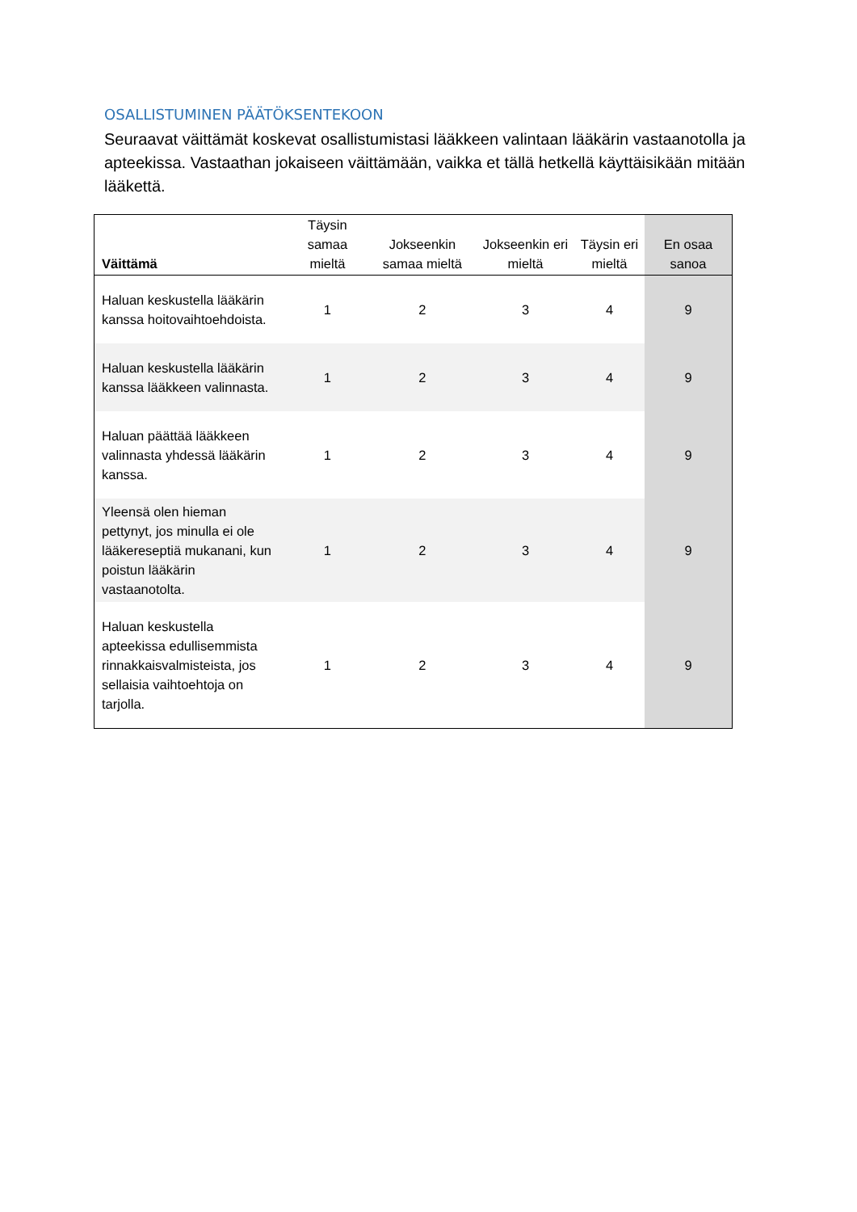OSALLISTUMINEN PÄÄTÖKSENTEKOON
Seuraavat väittämät koskevat osallistumistasi lääkkeen valintaan lääkärin vastaanotolla ja apteekissa. Vastaathan jokaiseen väittämään, vaikka et tällä hetkellä käyttäisikään mitään lääkettä.
| Väittämä | Täysin samaa mieltä | Jokseenkin samaa mieltä | Jokseenkin eri mieltä | Täysin eri mieltä | En osaa sanoa |
| --- | --- | --- | --- | --- | --- |
| Haluan keskustella lääkärin kanssa hoitovaihtoehdoista. | 1 | 2 | 3 | 4 | 9 |
| Haluan keskustella lääkärin kanssa lääkkeen valinnasta. | 1 | 2 | 3 | 4 | 9 |
| Haluan päättää lääkkeen valinnasta yhdessä lääkärin kanssa. | 1 | 2 | 3 | 4 | 9 |
| Yleensä olen hieman pettynyt, jos minulla ei ole lääkereseptiä mukanani, kun poistun lääkärin vastaanotolta. | 1 | 2 | 3 | 4 | 9 |
| Haluan keskustella apteekissa edullisemmista rinnakkaisvalmisteista, jos sellaisia vaihtoehtoja on tarjolla. | 1 | 2 | 3 | 4 | 9 |